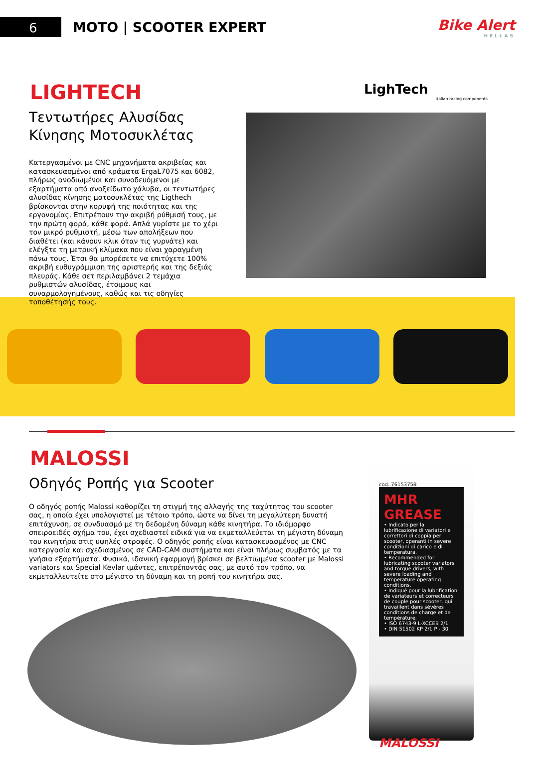6
MOTO | SCOOTER EXPERT
Bike Alert
HELLAS
LIGHTECH
Τεντωτήρες Αλυσίδας
Κίνησης Μοτοσυκλέτας
Κατεργασμένοι με CNC μηχανήματα ακριβείας και κατασκευασμένοι από κράματα ErgaL7075 και 6082, πλήρως ανοδιωμένοι και συνοδευόμενοι με εξαρτήματα από ανοξείδωτο χάλυβα, οι τεντωτήρες αλυσίδας κίνησης μοτοσυκλέτας της Ligthech βρίσκονται στην κορυφή της ποιότητας και της εργονομίας. Επιτρέπουν την ακριβή ρύθμισή τους, με την πρώτη φορά, κάθε φορά. Απλά γυρίστε με το χέρι τον μικρό ρυθμιστή, μέσω των απολήξεων που διαθέτει (και κάνουν κλικ όταν τις γυρνάτε) και ελέγξτε τη μετρική κλίμακα που είναι χαραγμένη πάνω τους. Έτσι θα μπορέσετε να επιτύχετε 100% ακριβή ευθυγράμμιση της αριστερής και της δεξιάς πλευράς. Κάθε σετ περιλαμβάνει 2 τεμάχια ρυθμιστών αλυσίδας, έτοιμους και συναρμολογημένους, καθώς και τις οδηγίες τοποθέτησής τους.
LighTech
italian racing components
MALOSSI
Οδηγός Ροπής για Scooter
Ο οδηγός ροπής Malossi καθορίζει τη στιγμή της αλλαγής της ταχύτητας του scooter σας, η οποία έχει υπολογιστεί με τέτοιο τρόπο, ώστε να δίνει τη μεγαλύτερη δυνατή επιτάχυνση, σε συνδυασμό με τη δεδομένη δύναμη κάθε κινητήρα. Το ιδιόμορφο σπειροειδές σχήμα του, έχει σχεδιαστεί ειδικά για να εκμεταλλεύεται τη μέγιστη δύναμη του κινητήρα στις υψηλές στροφές. Ο οδηγός ροπής είναι κατασκευασμένος με CNC κατεργασία και σχεδιασμένος σε CAD-CAM συστήματα και είναι πλήρως συμβατός με τα γνήσια εξαρτήματα. Φυσικά, ιδανική εφαρμογή βρίσκει σε βελτιωμένα scooter με Malossi variators και Special Kevlar ιμάντες, επιτρέποντάς σας, με αυτό τον τρόπο, να εκμεταλλευτείτε στο μέγιστο τη δύναμη και τη ροπή του κινητήρα σας.
cod. 7615375B
MHR GREASE
• Indicato per la lubrificazione di variatori e correttori di coppia per scooter, operanti in severe condizioni di carico e di temperatura.
• Recommended for lubricating scooter variators and torque drivers, with severe loading and temperature operating conditions.
• Indiqué pour la lubrification de variateurs et correcteurs de couple pour scooter, qui travaillent dans sévères conditions de charge et de température.
• ISO 6743-9 L-XCCEB 2/1
• DIN 51502 KP 2/1 P - 30
MALOSSI